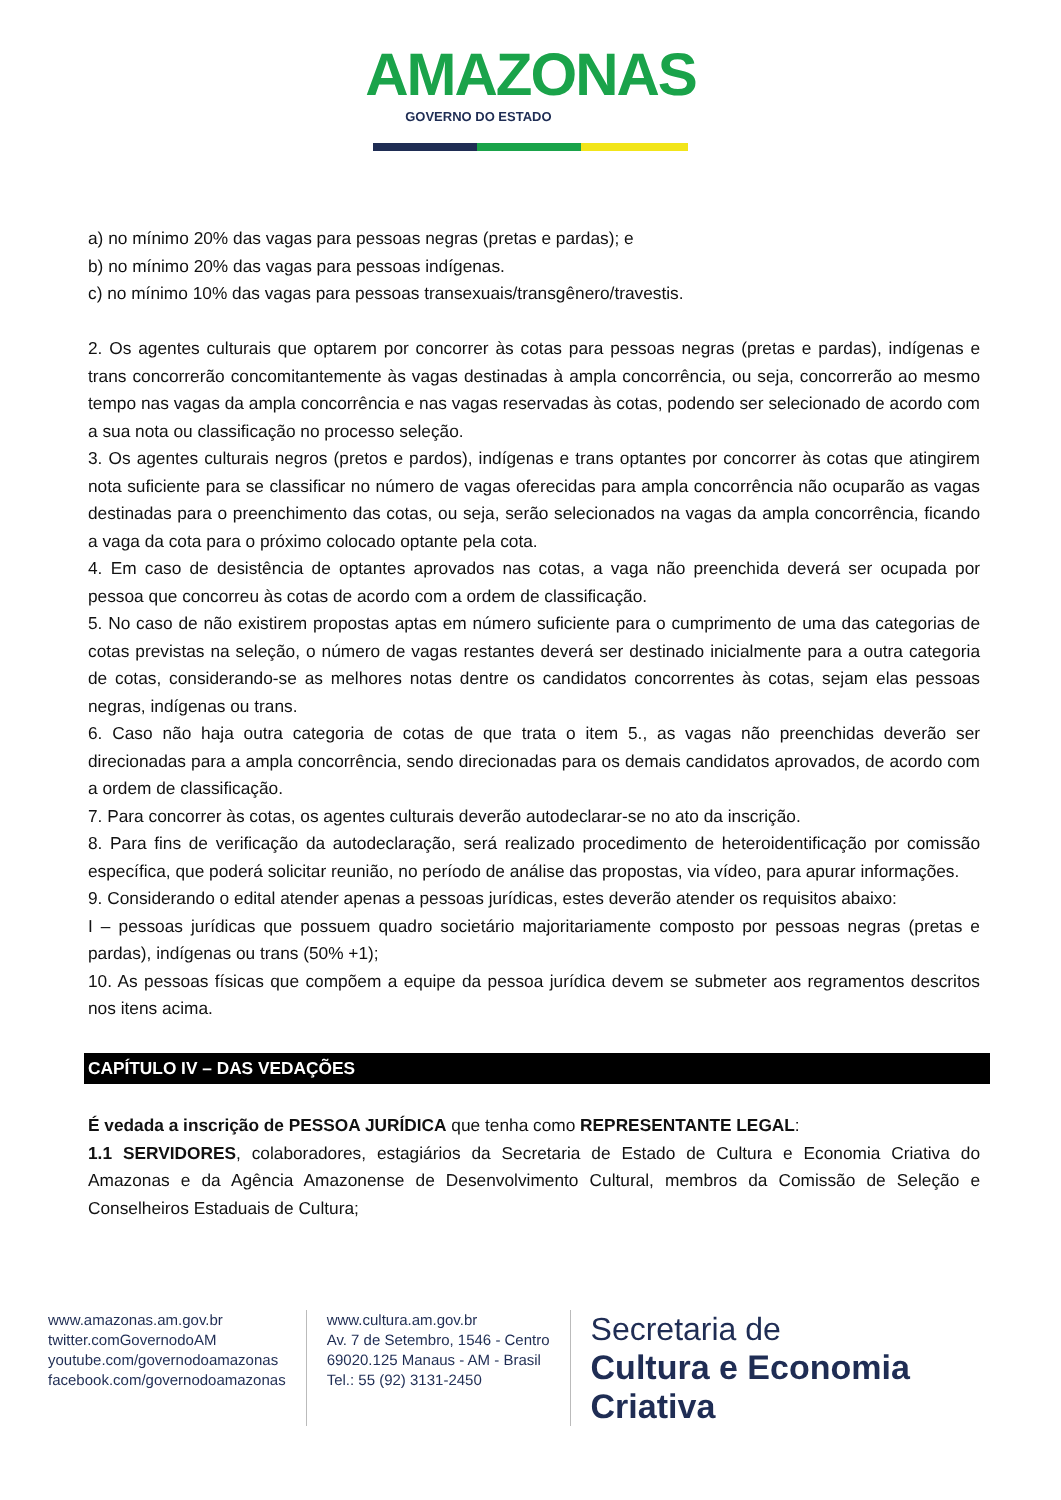AMAZONAS
GOVERNO DO ESTADO
a) no mínimo 20% das vagas para pessoas negras (pretas e pardas); e
b) no mínimo 20% das vagas para pessoas indígenas.
c) no mínimo 10% das vagas para pessoas transexuais/transgênero/travestis.
2. Os agentes culturais que optarem por concorrer às cotas para pessoas negras (pretas e pardas), indígenas e trans concorrerão concomitantemente às vagas destinadas à ampla concorrência, ou seja, concorrerão ao mesmo tempo nas vagas da ampla concorrência e nas vagas reservadas às cotas, podendo ser selecionado de acordo com a sua nota ou classificação no processo seleção.
3. Os agentes culturais negros (pretos e pardos), indígenas e trans optantes por concorrer às cotas que atingirem nota suficiente para se classificar no número de vagas oferecidas para ampla concorrência não ocuparão as vagas destinadas para o preenchimento das cotas, ou seja, serão selecionados na vagas da ampla concorrência, ficando a vaga da cota para o próximo colocado optante pela cota.
4. Em caso de desistência de optantes aprovados nas cotas, a vaga não preenchida deverá ser ocupada por pessoa que concorreu às cotas de acordo com a ordem de classificação.
5. No caso de não existirem propostas aptas em número suficiente para o cumprimento de uma das categorias de cotas previstas na seleção, o número de vagas restantes deverá ser destinado inicialmente para a outra categoria de cotas, considerando-se as melhores notas dentre os candidatos concorrentes às cotas, sejam elas pessoas negras, indígenas ou trans.
6. Caso não haja outra categoria de cotas de que trata o item 5., as vagas não preenchidas deverão ser direcionadas para a ampla concorrência, sendo direcionadas para os demais candidatos aprovados, de acordo com a ordem de classificação.
7. Para concorrer às cotas, os agentes culturais deverão autodeclarar-se no ato da inscrição.
8. Para fins de verificação da autodeclaração, será realizado procedimento de heteroidentificação por comissão específica, que poderá solicitar reunião, no período de análise das propostas, via vídeo, para apurar informações.
9. Considerando o edital atender apenas a pessoas jurídicas, estes deverão atender os requisitos abaixo:
I – pessoas jurídicas que possuem quadro societário majoritariamente composto por pessoas negras (pretas e pardas), indígenas ou trans (50% +1);
10. As pessoas físicas que compõem a equipe da pessoa jurídica devem se submeter aos regramentos descritos nos itens acima.
CAPÍTULO IV – DAS VEDAÇÕES
É vedada a inscrição de PESSOA JURÍDICA que tenha como REPRESENTANTE LEGAL:
1.1 SERVIDORES, colaboradores, estagiários da Secretaria de Estado de Cultura e Economia Criativa do Amazonas e da Agência Amazonense de Desenvolvimento Cultural, membros da Comissão de Seleção e Conselheiros Estaduais de Cultura;
www.amazonas.am.gov.br
twitter.comGovernodoAM
youtube.com/governodoamazonas
facebook.com/governodoamazonas
www.cultura.am.gov.br
Av. 7 de Setembro, 1546 - Centro
69020.125 Manaus - AM - Brasil
Tel.: 55 (92) 3131-2450
Secretaria de
Cultura e Economia
Criativa